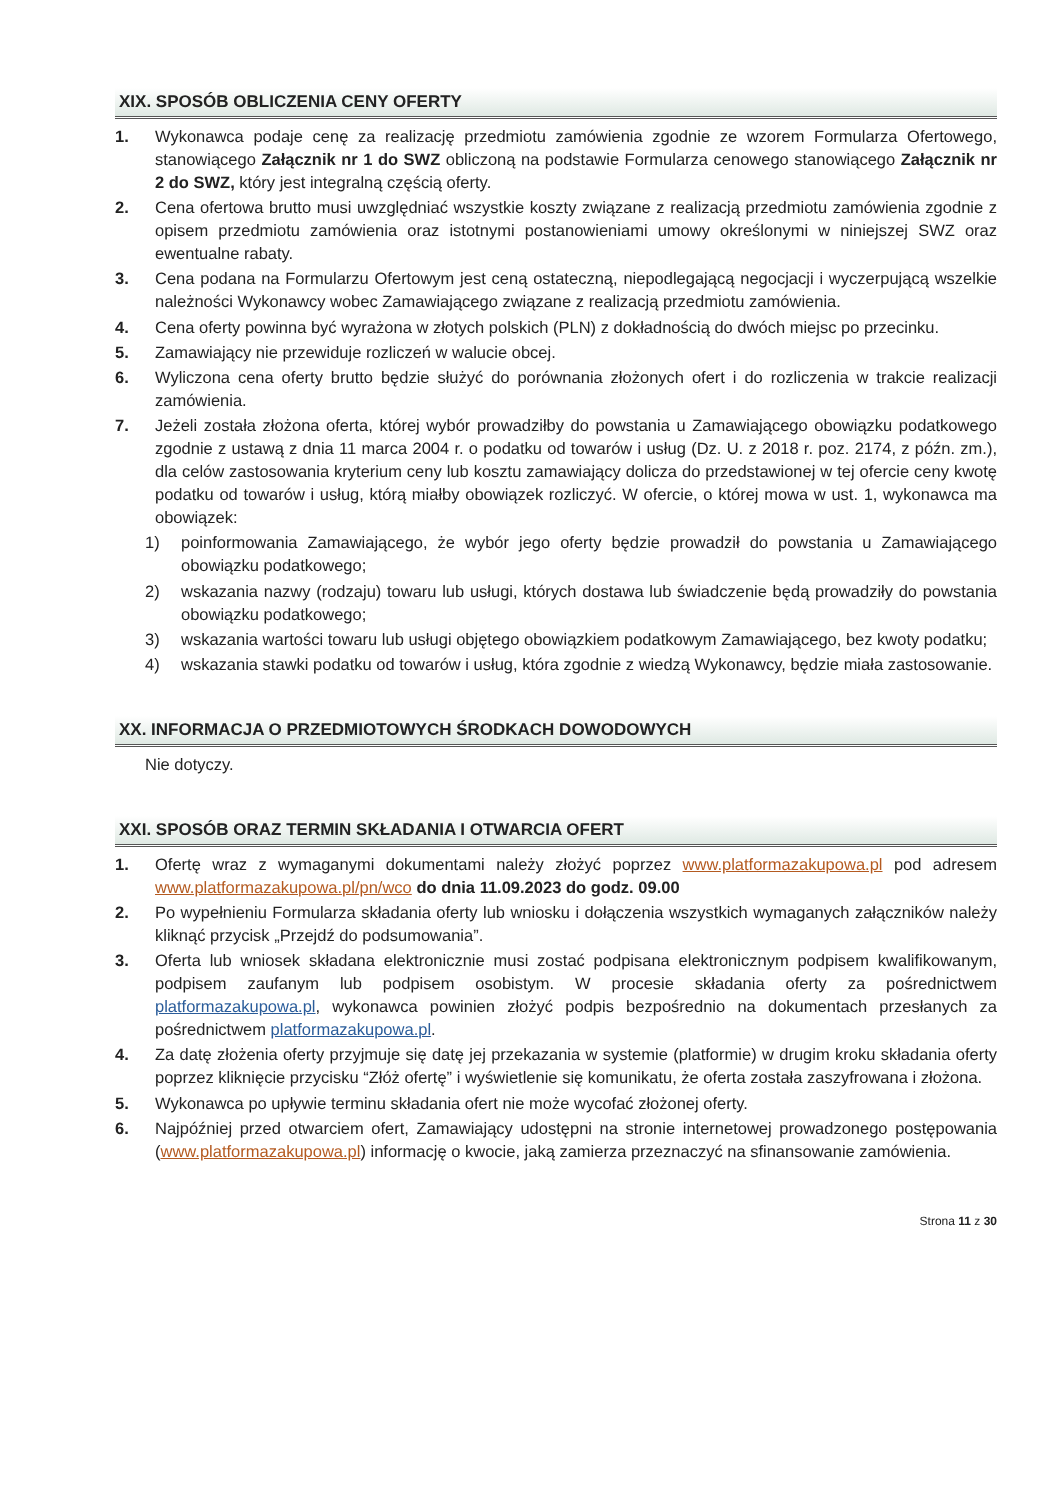XIX. SPOSÓB OBLICZENIA CENY OFERTY
1. Wykonawca podaje cenę za realizację przedmiotu zamówienia zgodnie ze wzorem Formularza Ofertowego, stanowiącego Załącznik nr 1 do SWZ obliczoną na podstawie Formularza cenowego stanowiącego Załącznik nr 2 do SWZ, który jest integralną częścią oferty.
2. Cena ofertowa brutto musi uwzględniać wszystkie koszty związane z realizacją przedmiotu zamówienia zgodnie z opisem przedmiotu zamówienia oraz istotnymi postanowieniami umowy określonymi w niniejszej SWZ oraz ewentualne rabaty.
3. Cena podana na Formularzu Ofertowym jest ceną ostateczną, niepodlegającą negocjacji i wyczerpującą wszelkie należności Wykonawcy wobec Zamawiającego związane z realizacją przedmiotu zamówienia.
4. Cena oferty powinna być wyrażona w złotych polskich (PLN) z dokładnością do dwóch miejsc po przecinku.
5. Zamawiający nie przewiduje rozliczeń w walucie obcej.
6. Wyliczona cena oferty brutto będzie służyć do porównania złożonych ofert i do rozliczenia w trakcie realizacji zamówienia.
7. Jeżeli została złożona oferta, której wybór prowadziłby do powstania u Zamawiającego obowiązku podatkowego zgodnie z ustawą z dnia 11 marca 2004 r. o podatku od towarów i usług (Dz. U. z 2018 r. poz. 2174, z późn. zm.), dla celów zastosowania kryterium ceny lub kosztu zamawiający dolicza do przedstawionej w tej ofercie ceny kwotę podatku od towarów i usług, którą miałby obowiązek rozliczyć. W ofercie, o której mowa w ust. 1, wykonawca ma obowiązek:
1) poinformowania Zamawiającego, że wybór jego oferty będzie prowadził do powstania u Zamawiającego obowiązku podatkowego;
2) wskazania nazwy (rodzaju) towaru lub usługi, których dostawa lub świadczenie będą prowadziły do powstania obowiązku podatkowego;
3) wskazania wartości towaru lub usługi objętego obowiązkiem podatkowym Zamawiającego, bez kwoty podatku;
4) wskazania stawki podatku od towarów i usług, która zgodnie z wiedzą Wykonawcy, będzie miała zastosowanie.
XX. INFORMACJA O PRZEDMIOTOWYCH ŚRODKACH DOWODOWYCH
Nie dotyczy.
XXI. SPOSÓB ORAZ TERMIN SKŁADANIA I OTWARCIA OFERT
1. Ofertę wraz z wymaganymi dokumentami należy złożyć poprzez www.platformazakupowa.pl pod adresem www.platformazakupowa.pl/pn/wco do dnia 11.09.2023 do godz. 09.00
2. Po wypełnieniu Formularza składania oferty lub wniosku i dołączenia wszystkich wymaganych załączników należy kliknąć przycisk „Przejdź do podsumowania”.
3. Oferta lub wniosek składana elektronicznie musi zostać podpisana elektronicznym podpisem kwalifikowanym, podpisem zaufanym lub podpisem osobistym. W procesie składania oferty za pośrednictwem platformazakupowa.pl, wykonawca powinien złożyć podpis bezpośrednio na dokumentach przesłanych za pośrednictwem platformazakupowa.pl.
4. Za datę złożenia oferty przyjmuje się datę jej przekazania w systemie (platformie) w drugim kroku składania oferty poprzez kliknięcie przycisku “Złóż ofertę” i wyświetlenie się komunikatu, że oferta została zaszyfrowana i złożona.
5. Wykonawca po upływie terminu składania ofert nie może wycofać złożonej oferty.
6. Najpóźniej przed otwarciem ofert, Zamawiający udostępni na stronie internetowej prowadzonego postępowania (www.platformazakupowa.pl) informację o kwocie, jaką zamierza przeznaczyć na sfinansowanie zamówienia.
Strona 11 z 30